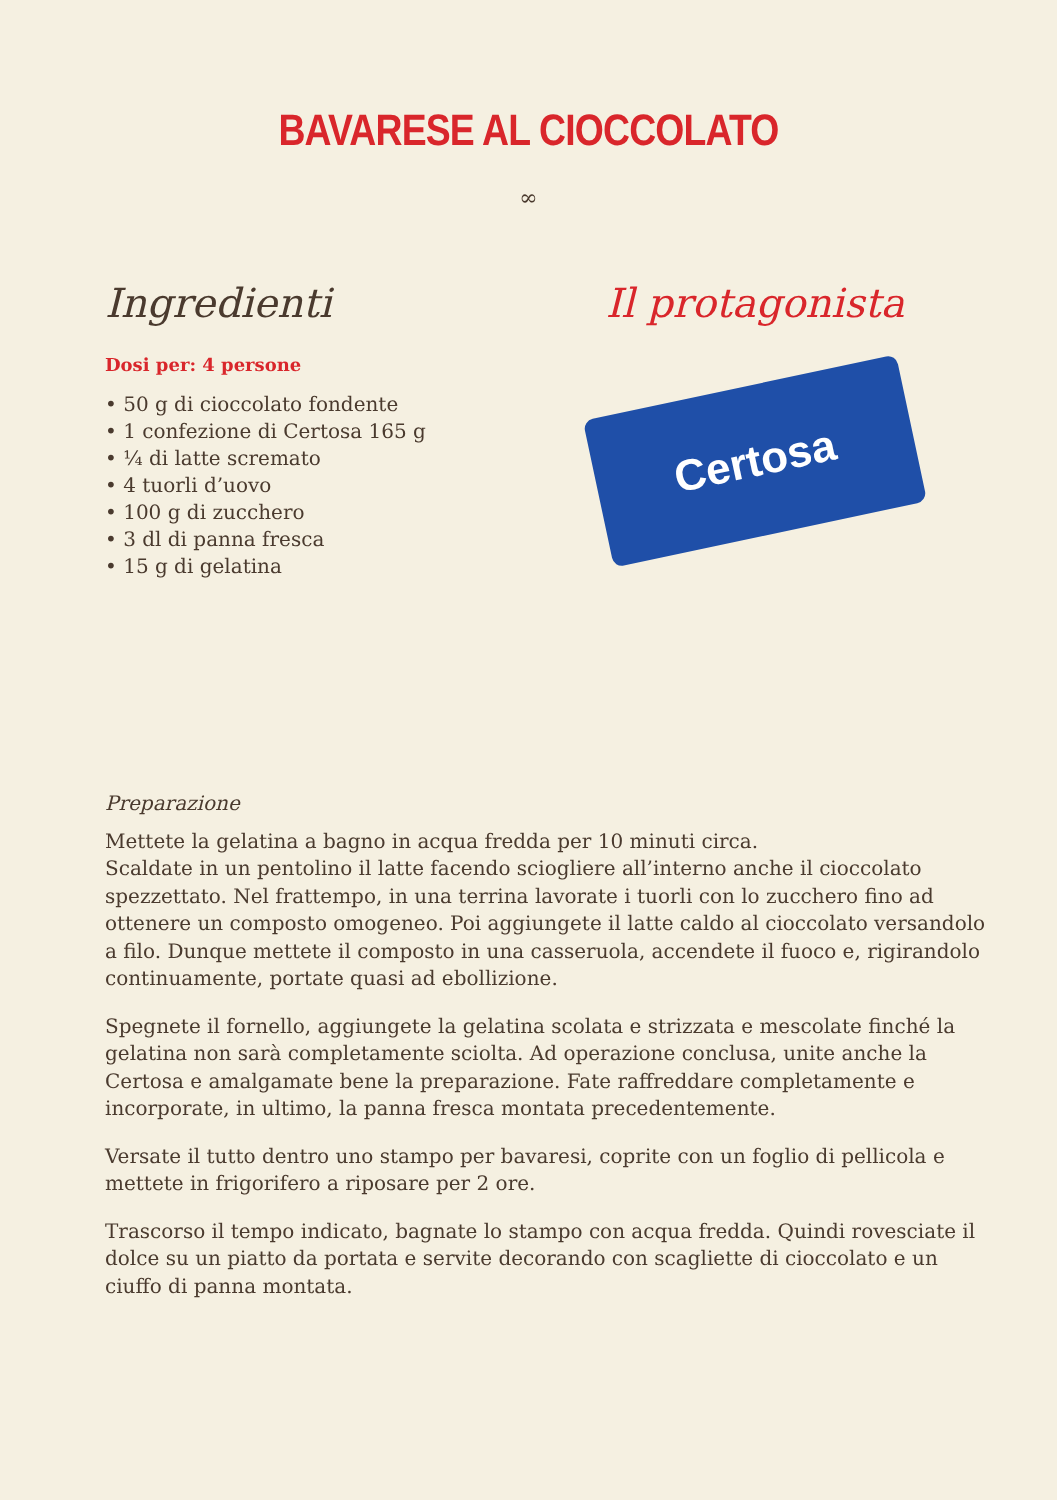BAVARESE AL CIOCCOLATO
∞
Ingredienti
Dosi per: 4 persone
• 50 g di cioccolato fondente
• 1 confezione di Certosa 165 g
• ¼ di latte scremato
• 4 tuorli d’uovo
• 100 g di zucchero
• 3 dl di panna fresca
• 15 g di gelatina
Il protagonista
Certosa
Preparazione
Mettete la gelatina a bagno in acqua fredda per 10 minuti circa.
Scaldate in un pentolino il latte facendo sciogliere all’interno anche il cioccolato spezzettato. Nel frattempo, in una terrina lavorate i tuorli con lo zucchero fino ad ottenere un composto omogeneo. Poi aggiungete il latte caldo al cioccolato versandolo a filo. Dunque mettete il composto in una casseruola, accendete il fuoco e, rigirandolo continuamente, portate quasi ad ebollizione.
Spegnete il fornello, aggiungete la gelatina scolata e strizzata e mescolate finché la gelatina non sarà completamente sciolta. Ad operazione conclusa, unite anche la Certosa e amalgamate bene la preparazione. Fate raffreddare completamente e incorporate, in ultimo, la panna fresca montata precedentemente.
Versate il tutto dentro uno stampo per bavaresi, coprite con un foglio di pellicola e mettete in frigorifero a riposare per 2 ore.
Trascorso il tempo indicato, bagnate lo stampo con acqua fredda. Quindi rovesciate il dolce su un piatto da portata e servite decorando con scagliette di cioccolato e un ciuffo di panna montata.